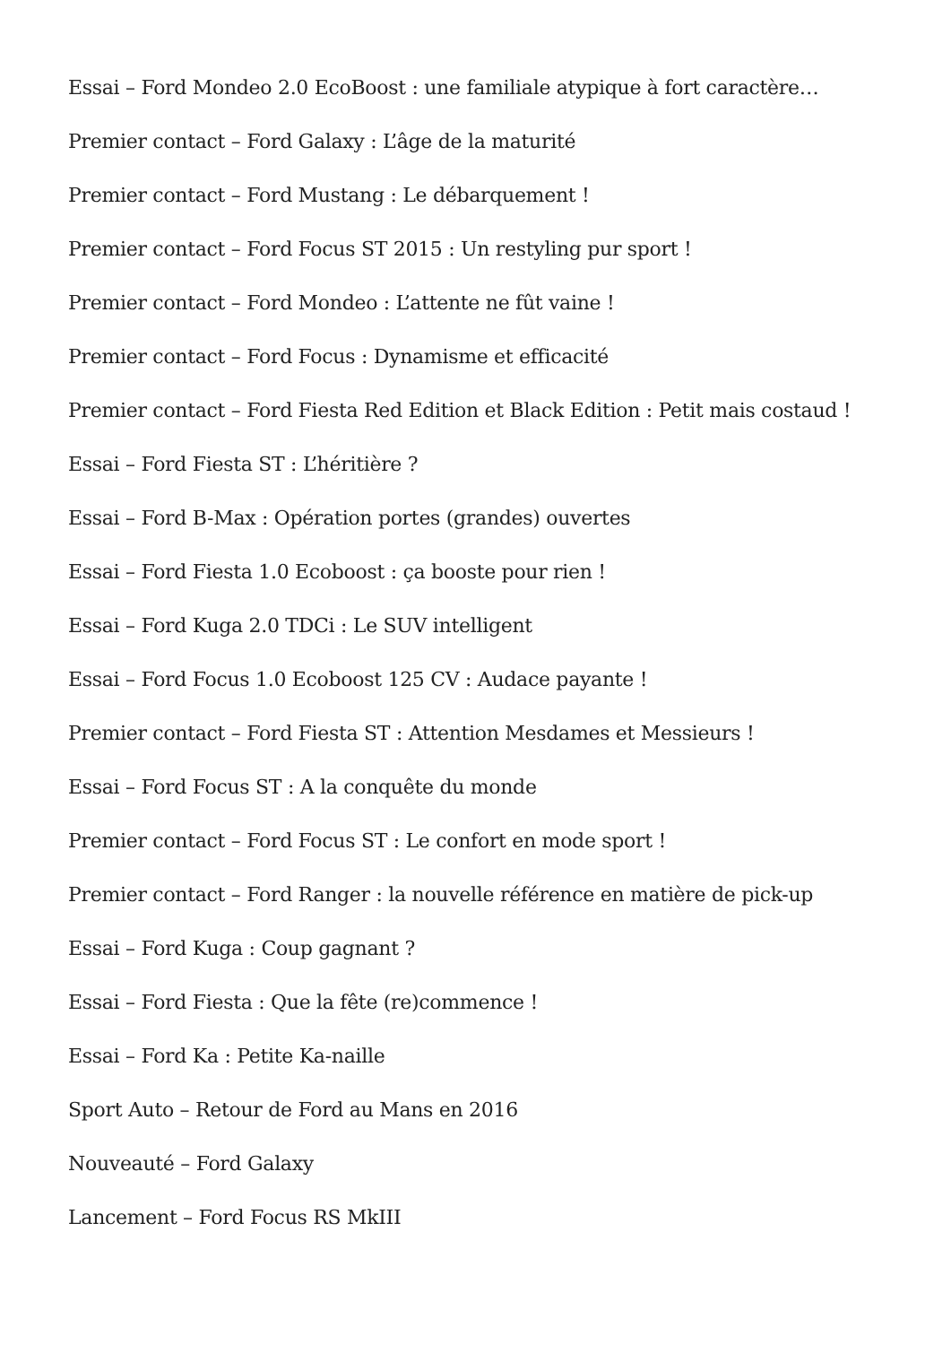Essai – Ford Mondeo 2.0 EcoBoost : une familiale atypique à fort caractère…
Premier contact – Ford Galaxy : L’âge de la maturité
Premier contact – Ford Mustang : Le débarquement !
Premier contact – Ford Focus ST 2015 : Un restyling pur sport !
Premier contact – Ford Mondeo : L’attente ne fût vaine !
Premier contact – Ford Focus : Dynamisme et efficacité
Premier contact – Ford Fiesta Red Edition et Black Edition : Petit mais costaud !
Essai – Ford Fiesta ST : L’héritière ?
Essai – Ford B-Max : Opération portes (grandes) ouvertes
Essai – Ford Fiesta 1.0 Ecoboost : ça booste pour rien !
Essai – Ford Kuga 2.0 TDCi : Le SUV intelligent
Essai – Ford Focus 1.0 Ecoboost 125 CV : Audace payante !
Premier contact – Ford Fiesta ST : Attention Mesdames et Messieurs !
Essai – Ford Focus ST : A la conquête du monde
Premier contact – Ford Focus ST : Le confort en mode sport !
Premier contact – Ford Ranger : la nouvelle référence en matière de pick-up
Essai – Ford Kuga : Coup gagnant ?
Essai – Ford Fiesta : Que la fête (re)commence !
Essai – Ford Ka : Petite Ka-naille
Sport Auto – Retour de Ford au Mans en 2016
Nouveauté – Ford Galaxy
Lancement – Ford Focus RS MkIII